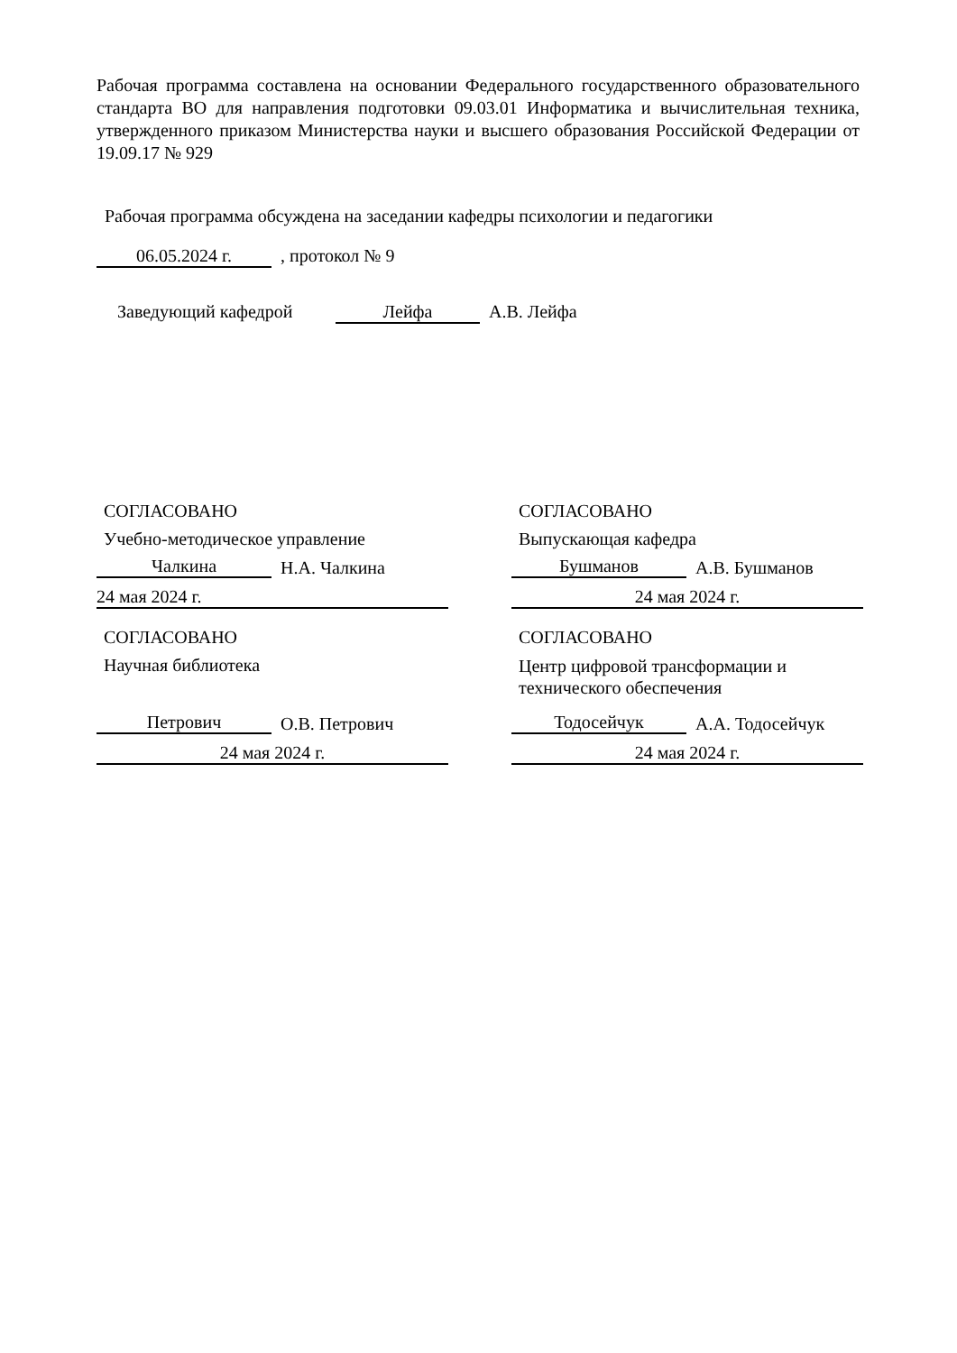Рабочая программа составлена на основании Федерального государственного образовательного стандарта ВО для направления подготовки 09.03.01 Информатика и вычислительная техника, утвержденного приказом Министерства науки и высшего образования Российской Федерации от 19.09.17 № 929
Рабочая программа обсуждена на заседании кафедры психологии и педагогики
06.05.2024 г. , протокол № 9
Заведующий кафедрой Лейфа А.В. Лейфа
СОГЛАСОВАНО
Учебно-методическое управление
Чалкина
Н.А. Чалкина
24 мая 2024 г.
СОГЛАСОВАНО
Выпускающая кафедра
Бушманов
А.В. Бушманов
24 мая 2024 г.
СОГЛАСОВАНО
Научная библиотека
Петрович
О.В. Петрович
24 мая 2024 г.
СОГЛАСОВАНО
Центр цифровой трансформации и технического обеспечения
Тодосейчук
А.А. Тодосейчук
24 мая 2024 г.